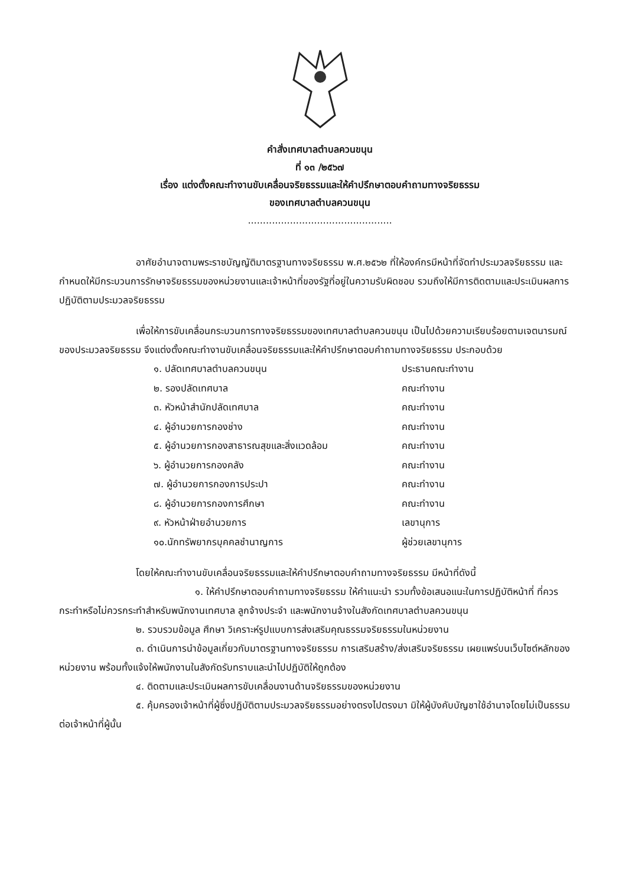คำสั่งเทศบาลตำบลควนขนุน
ที่ ๑๓ /๒๕๖๗
เรื่อง แต่งตั้งคณะทำงานขับเคลื่อนจริยธรรมและให้คำปรึกษาตอบคำถามทางจริยธรรม
ของเทศบาลตำบลควนขนุน
................................................
อาศัยอำนาจตามพระราชบัญญัติมาตรฐานทางจริยธรรม พ.ศ.๒๕๖๒ ที่ให้องค์กรมีหน้าที่จัดทำประมวลจริยธรรม และกำหนดให้มีกระบวนการรักษาจริยธรรมของหน่วยงานและเจ้าหน้าที่ของรัฐที่อยู่ในความรับผิดชอบ รวมถึงให้มีการติดตามและประเมินผลการปฏิบัติตามประมวลจริยธรรม
เพื่อให้การขับเคลื่อนกระบวนการทางจริยธรรมของเทศบาลตำบลควนขนุน เป็นไปด้วยความเรียบร้อยตามเจตนารมณ์ของประมวลจริยธรรม จึงแต่งตั้งคณะทำงานขับเคลื่อนจริยธรรมและให้คำปรึกษาตอบคำถามทางจริยธรรม ประกอบด้วย
๑. ปลัดเทศบาลตำบลควนขนุน ประธานคณะทำงาน
๒. รองปลัดเทศบาล คณะทำงาน
๓. หัวหน้าสำนักปลัดเทศบาล คณะทำงาน
๔. ผู้อำนวยการกองช่าง คณะทำงาน
๕. ผู้อำนวยการกองสาธารณสุขและสิ่งแวดล้อม คณะทำงาน
๖. ผู้อำนวยการกองคลัง คณะทำงาน
๗. ผู้อำนวยการกองการประปา คณะทำงาน
๘. ผู้อำนวยการกองการศึกษา คณะทำงาน
๙. หัวหน้าฝ่ายอำนวยการ เลขานุการ
๑๐.นักทรัพยากรบุคคลชำนาญการ ผู้ช่วยเลขานุการ
โดยให้คณะทำงานขับเคลื่อนจริยธรรมและให้คำปรึกษาตอบคำถามทางจริยธรรม มีหน้าที่ดังนี้
๑. ให้คำปรึกษาตอบคำถามทางจริยธรรม ให้คำแนะนำ รวมทั้งข้อเสนอแนะในการปฏิบัติหน้าที่ ที่ควรกระทำหรือไม่ควรกระทำสำหรับพนักงานเทศบาล ลูกจ้างประจำ และพนักงานจ้างในสังกัดเทศบาลตำบลควนขนุน
๒. รวบรวมข้อมูล ศึกษา วิเคราะห์รูปแบบการส่งเสริมคุณธรรมจริยธรรมในหน่วยงาน
๓. ดำเนินการนำข้อมูลเกี่ยวกับมาตรฐานทางจริยธรรม การเสริมสร้าง/ส่งเสริมจริยธรรม เผยแพร่บนเว็บไซต์หลักของหน่วยงาน พร้อมทั้งแจ้งให้พนักงานในสังกัดรับทราบและนำไปปฏิบัติให้ถูกต้อง
๔. ติดตามและประเมินผลการขับเคลื่อนงานด้านจริยธรรมของหน่วยงาน
๕. คุ้มครองเจ้าหน้าที่ผู้ซึ่งปฏิบัติตามประมวลจริยธรรมอย่างตรงไปตรงมา มิให้ผู้บังคับบัญชาใช้อำนาจโดยไม่เป็นธรรมต่อเจ้าหน้าที่ผู้นั้น